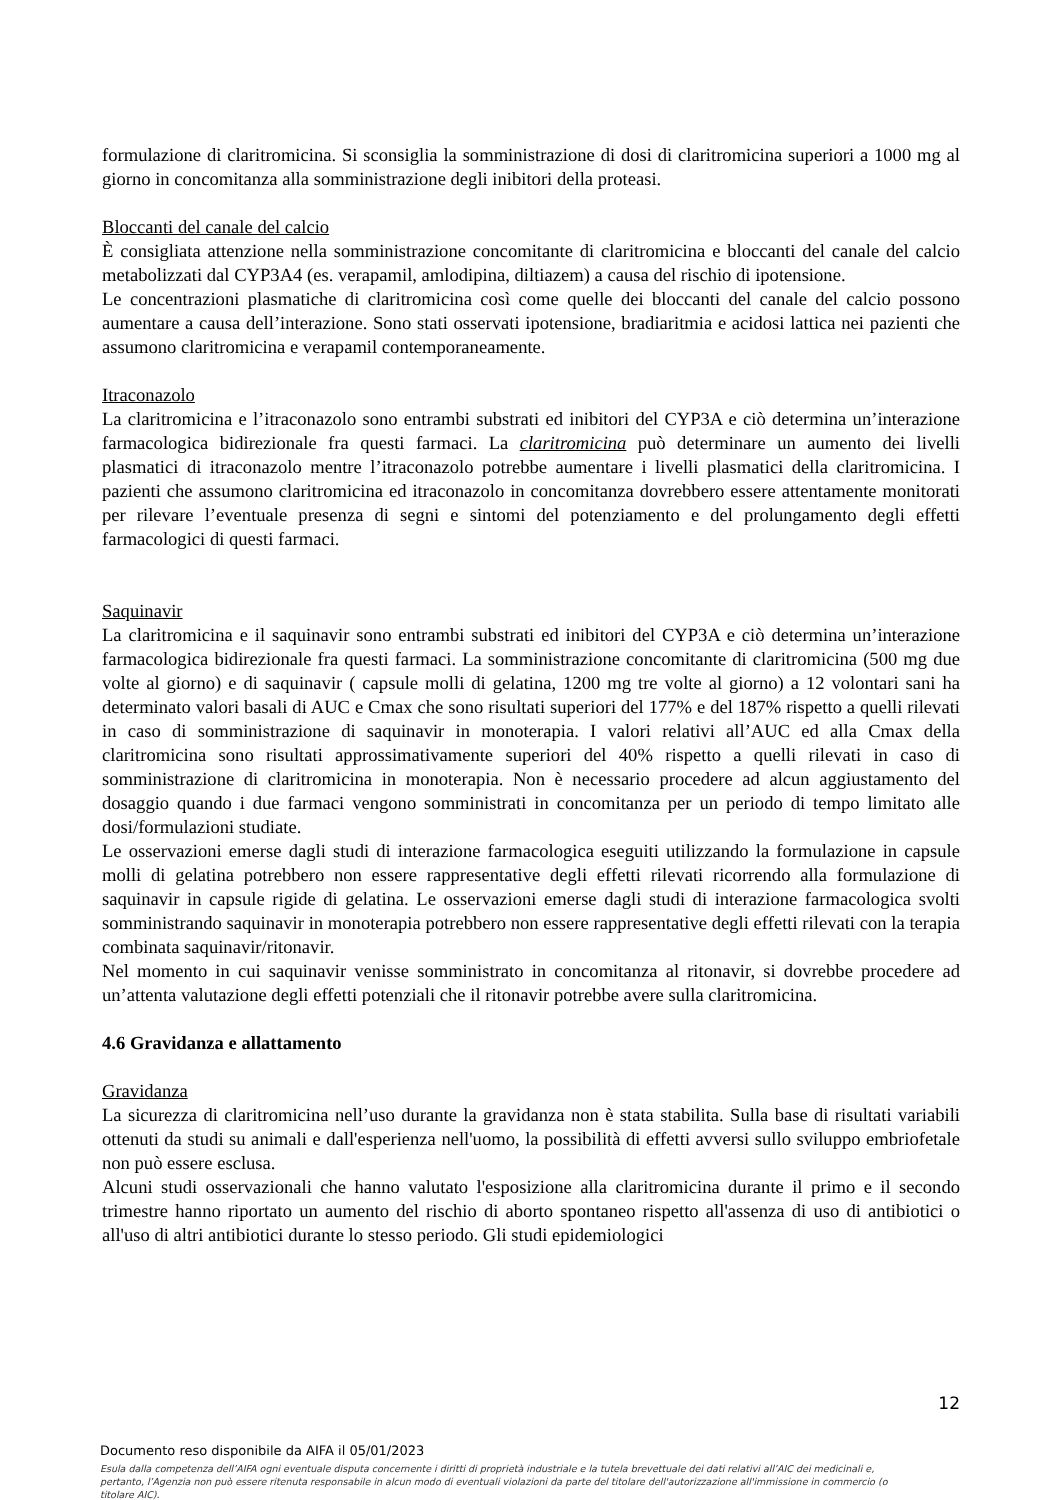formulazione di claritromicina. Si sconsiglia la somministrazione di dosi di claritromicina superiori a 1000 mg al giorno in concomitanza alla somministrazione degli inibitori della proteasi.
Bloccanti del canale del calcio
È consigliata attenzione nella somministrazione concomitante di claritromicina e bloccanti del canale del calcio metabolizzati dal CYP3A4 (es. verapamil, amlodipina, diltiazem) a causa del rischio di ipotensione.
Le concentrazioni plasmatiche di claritromicina così come quelle dei bloccanti del canale del calcio possono aumentare a causa dell’interazione. Sono stati osservati ipotensione, bradiaritmia e acidosi lattica nei pazienti che assumono claritromicina e verapamil contemporaneamente.
Itraconazolo
La claritromicina e l’itraconazolo sono entrambi substrati ed inibitori del CYP3A e ciò determina un’interazione farmacologica bidirezionale fra questi farmaci. La claritromicina può determinare un aumento dei livelli plasmatici di itraconazolo mentre l’itraconazolo potrebbe aumentare i livelli plasmatici della claritromicina. I pazienti che assumono claritromicina ed itraconazolo in concomitanza dovrebbero essere attentamente monitorati per rilevare l’eventuale presenza di segni e sintomi del potenziamento e del prolungamento degli effetti farmacologici di questi farmaci.
Saquinavir
La claritromicina e il saquinavir sono entrambi substrati ed inibitori del CYP3A e ciò determina un’interazione farmacologica bidirezionale fra questi farmaci. La somministrazione concomitante di claritromicina (500 mg due volte al giorno) e di saquinavir ( capsule molli di gelatina, 1200 mg tre volte al giorno) a 12 volontari sani ha determinato valori basali di AUC e Cmax che sono risultati superiori del 177% e del 187% rispetto a quelli rilevati in caso di somministrazione di saquinavir in monoterapia. I valori relativi all’AUC ed alla Cmax della claritromicina sono risultati approssimativamente superiori del 40% rispetto a quelli rilevati in caso di somministrazione di claritromicina in monoterapia. Non è necessario procedere ad alcun aggiustamento del dosaggio quando i due farmaci vengono somministrati in concomitanza per un periodo di tempo limitato alle dosi/formulazioni studiate.
Le osservazioni emerse dagli studi di interazione farmacologica eseguiti utilizzando la formulazione in capsule molli di gelatina potrebbero non essere rappresentative degli effetti rilevati ricorrendo alla formulazione di saquinavir in capsule rigide di gelatina. Le osservazioni emerse dagli studi di interazione farmacologica svolti somministrando saquinavir in monoterapia potrebbero non essere rappresentative degli effetti rilevati con la terapia combinata saquinavir/ritonavir.
Nel momento in cui saquinavir venisse somministrato in concomitanza al ritonavir, si dovrebbe procedere ad un’attenta valutazione degli effetti potenziali che il ritonavir potrebbe avere sulla claritromicina.
4.6 Gravidanza e allattamento
Gravidanza
La sicurezza di claritromicina nell’uso durante la gravidanza non è stata stabilita. Sulla base di risultati variabili ottenuti da studi su animali e dall'esperienza nell'uomo, la possibilità di effetti avversi sullo sviluppo embriofetale non può essere esclusa.
Alcuni studi osservazionali che hanno valutato l'esposizione alla claritromicina durante il primo e il secondo trimestre hanno riportato un aumento del rischio di aborto spontaneo rispetto all'assenza di uso di antibiotici o all'uso di altri antibiotici durante lo stesso periodo. Gli studi epidemiologici
12
Documento reso disponibile da AIFA il 05/01/2023
Esula dalla competenza dell’AIFA ogni eventuale disputa concernente i diritti di proprietà industriale e la tutela brevettuale dei dati relativi all’AIC dei medicinali e, pertanto, l’Agenzia non può essere ritenuta responsabile in alcun modo di eventuali violazioni da parte del titolare dell'autorizzazione all'immissione in commercio (o titolare AIC).